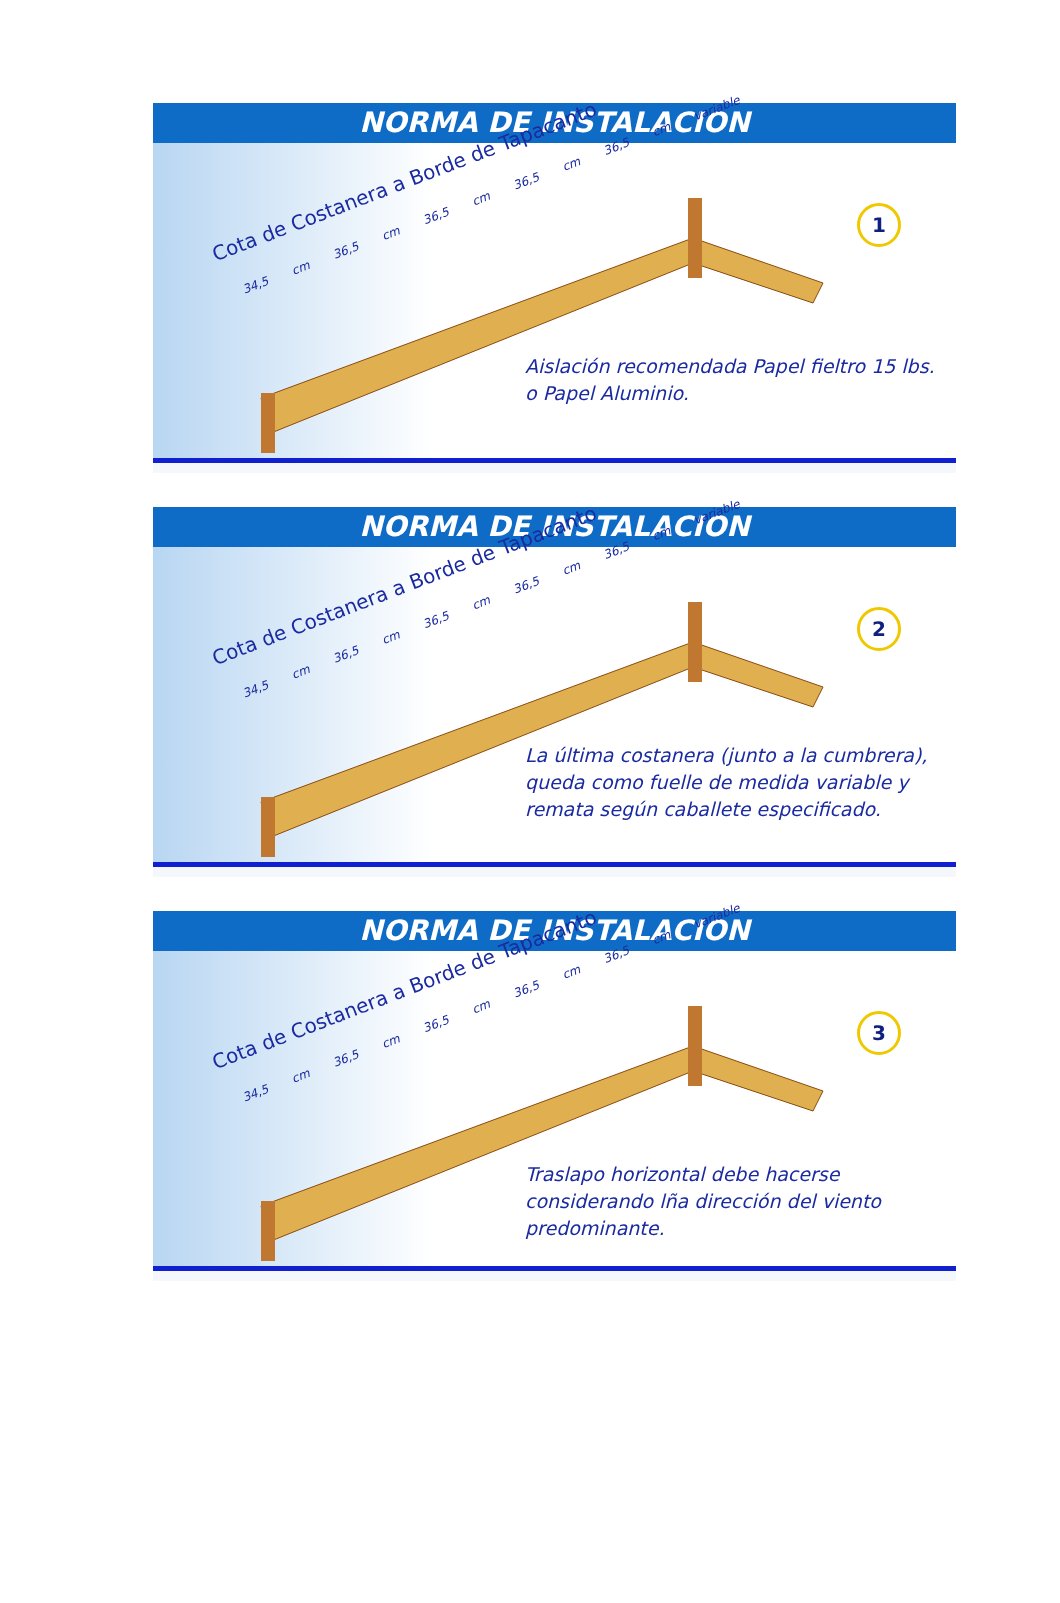NORMA DE INSTALACION
Cota de Costanera a Borde de Tapacanto
34,5 cm 36,5 cm 36,5 cm 36,5 cm 36,5 cm variable
1
Aislación recomendada Papel fieltro 15 lbs. o Papel Aluminio.
NORMA DE INSTALACION
Cota de Costanera a Borde de Tapacanto
34,5 cm 36,5 cm 36,5 cm 36,5 cm 36,5 cm variable
2
La última costanera (junto a la cumbrera), queda como fuelle de medida variable y remata según caballete especificado.
NORMA DE INSTALACION
Cota de Costanera a Borde de Tapacanto
34,5 cm 36,5 cm 36,5 cm 36,5 cm 36,5 cm variable
3
Traslapo horizontal debe hacerse considerando lña dirección del viento predominante.